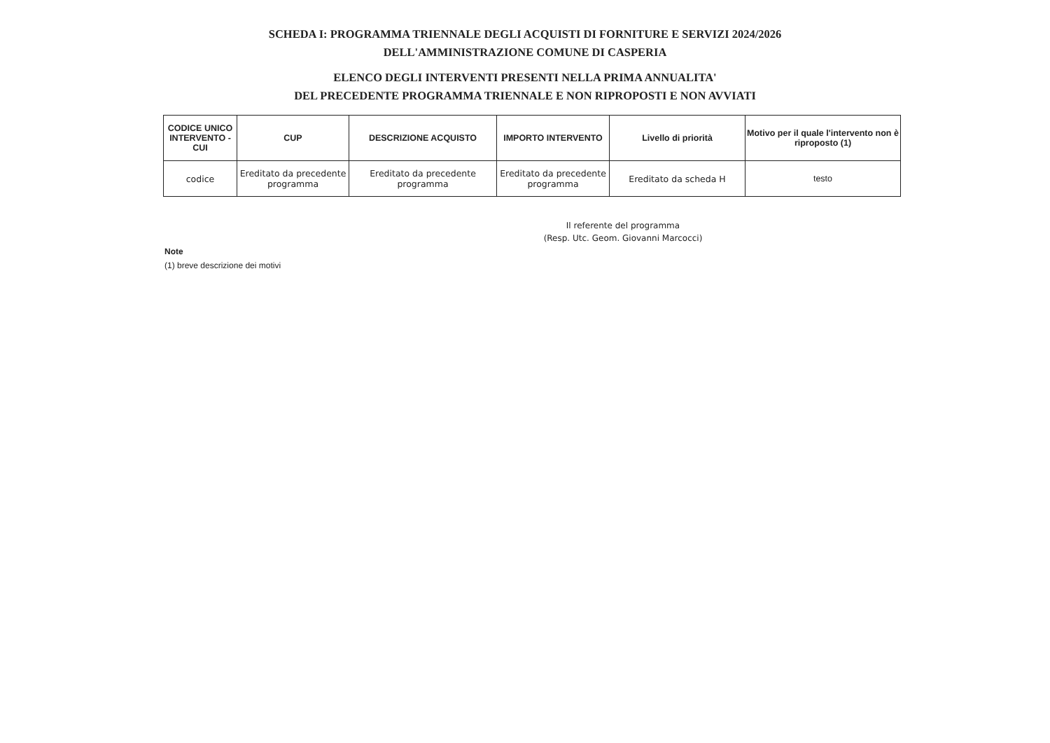SCHEDA I: PROGRAMMA TRIENNALE DEGLI ACQUISTI DI FORNITURE E SERVIZI 2024/2026
DELL'AMMINISTRAZIONE COMUNE DI CASPERIA
ELENCO DEGLI INTERVENTI PRESENTI NELLA PRIMA ANNUALITA'
DEL PRECEDENTE PROGRAMMA TRIENNALE E NON RIPROPOSTI E NON AVVIATI
| CODICE UNICO INTERVENTO - CUI | CUP | DESCRIZIONE ACQUISTO | IMPORTO INTERVENTO | Livello di priorità | Motivo per il quale l'intervento non è riproposto (1) |
| --- | --- | --- | --- | --- | --- |
| codice | Ereditato da precedente programma | Ereditato da precedente programma | Ereditato da precedente programma | Ereditato da scheda H | testo |
Il referente del programma
(Resp. Utc. Geom. Giovanni Marcocci)
Note
(1) breve descrizione dei motivi